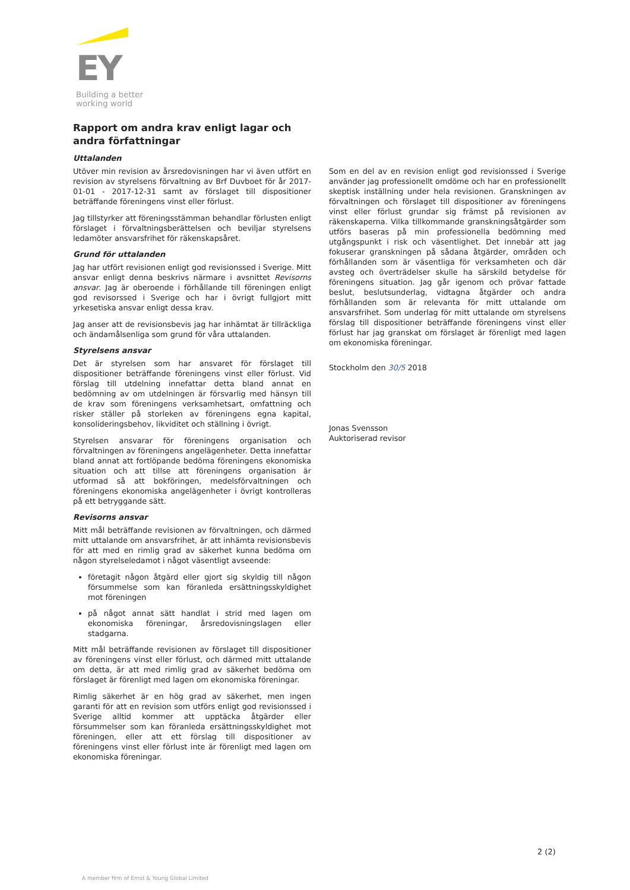EY
Building a better
working world
Rapport om andra krav enligt lagar och andra författningar
Uttalanden
Utöver min revision av årsredovisningen har vi även utfört en revision av styrelsens förvaltning av Brf Duvboet för år 2017-01-01 - 2017-12-31 samt av förslaget till dispositioner beträffande föreningens vinst eller förlust.
Jag tillstyrker att föreningsstämman behandlar förlusten enligt förslaget i förvaltningsberättelsen och beviljar styrelsens ledamöter ansvarsfrihet för räkenskapsåret.
Grund för uttalanden
Jag har utfört revisionen enligt god revisionssed i Sverige. Mitt ansvar enligt denna beskrivs närmare i avsnittet Revisorns ansvar. Jag är oberoende i förhållande till föreningen enligt god revisorssed i Sverige och har i övrigt fullgjort mitt yrkesetiska ansvar enligt dessa krav.
Jag anser att de revisionsbevis jag har inhämtat är tillräckliga och ändamålsenliga som grund för våra uttalanden.
Styrelsens ansvar
Det är styrelsen som har ansvaret för förslaget till dispositioner beträffande föreningens vinst eller förlust. Vid förslag till utdelning innefattar detta bland annat en bedömning av om utdelningen är försvarlig med hänsyn till de krav som föreningens verksamhetsart, omfattning och risker ställer på storleken av föreningens egna kapital, konsolideringsbehov, likviditet och ställning i övrigt.
Styrelsen ansvarar för föreningens organisation och förvaltningen av föreningens angelägenheter. Detta innefattar bland annat att fortlöpande bedöma föreningens ekonomiska situation och att tillse att föreningens organisation är utformad så att bokföringen, medelsförvaltningen och föreningens ekonomiska angelägenheter i övrigt kontrolleras på ett betryggande sätt.
Revisorns ansvar
Mitt mål beträffande revisionen av förvaltningen, och därmed mitt uttalande om ansvarsfrihet, är att inhämta revisionsbevis för att med en rimlig grad av säkerhet kunna bedöma om någon styrelseledamot i något väsentligt avseende:
företagit någon åtgärd eller gjort sig skyldig till någon försummelse som kan föranleda ersättningsskyldighet mot föreningen
på något annat sätt handlat i strid med lagen om ekonomiska föreningar, årsredovisningslagen eller stadgarna.
Mitt mål beträffande revisionen av förslaget till dispositioner av föreningens vinst eller förlust, och därmed mitt uttalande om detta, är att med rimlig grad av säkerhet bedöma om förslaget är förenligt med lagen om ekonomiska föreningar.
Rimlig säkerhet är en hög grad av säkerhet, men ingen garanti för att en revision som utförs enligt god revisionssed i Sverige alltid kommer att upptäcka åtgärder eller försummelser som kan föranleda ersättningsskyldighet mot föreningen, eller att ett förslag till dispositioner av föreningens vinst eller förlust inte är förenligt med lagen om ekonomiska föreningar.
Som en del av en revision enligt god revisionssed i Sverige använder jag professionellt omdöme och har en professionellt skeptisk inställning under hela revisionen. Granskningen av förvaltningen och förslaget till dispositioner av föreningens vinst eller förlust grundar sig främst på revisionen av räkenskaperna. Vilka tillkommande granskningsåtgärder som utförs baseras på min professionella bedömning med utgångspunkt i risk och väsentlighet. Det innebär att jag fokuserar granskningen på sådana åtgärder, områden och förhållanden som är väsentliga för verksamheten och där avsteg och överträdelser skulle ha särskild betydelse för föreningens situation. Jag går igenom och prövar fattade beslut, beslutsunderlag, vidtagna åtgärder och andra förhållanden som är relevanta för mitt uttalande om ansvarsfrihet. Som underlag för mitt uttalande om styrelsens förslag till dispositioner beträffande föreningens vinst eller förlust har jag granskat om förslaget är förenligt med lagen om ekonomiska föreningar.
Stockholm den 30/5 2018
Jonas Svensson
Auktoriserad revisor
2 (2)
A member firm of Ernst & Young Global Limited